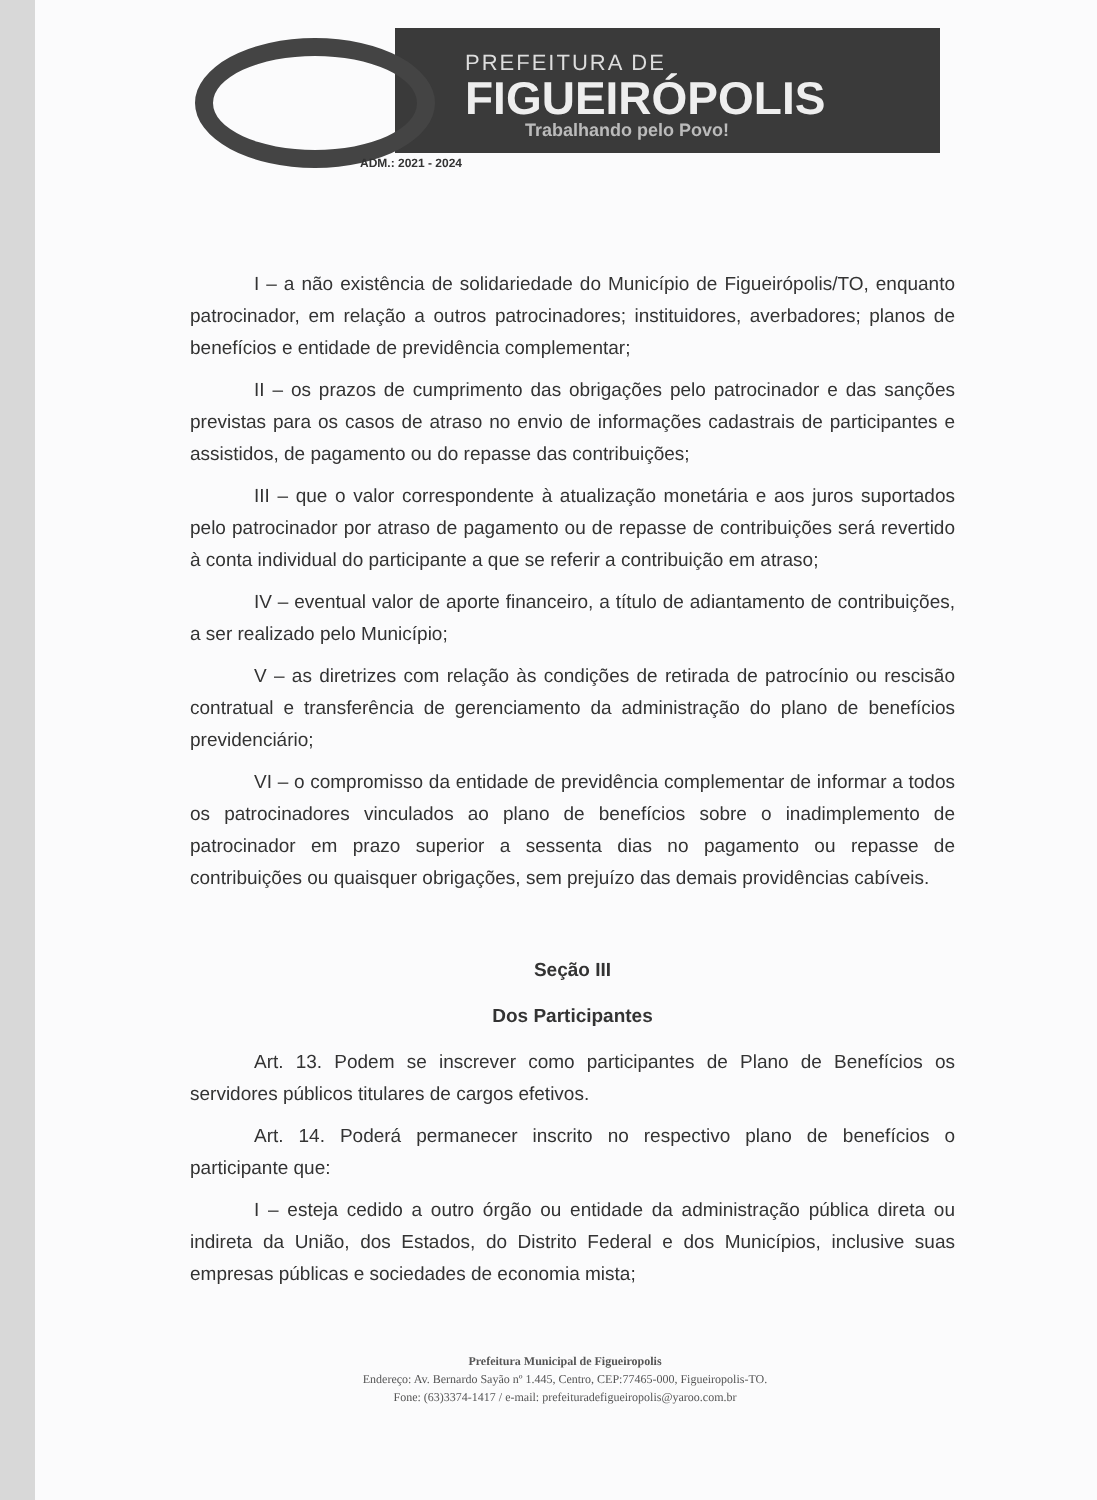PREFEITURA DE
FIGUEIRÓPOLIS
Trabalhando pelo Povo!
ADM.: 2021 - 2024
I – a não existência de solidariedade do Município de Figueirópolis/TO, enquanto patrocinador, em relação a outros patrocinadores; instituidores, averbadores; planos de benefícios e entidade de previdência complementar;
II – os prazos de cumprimento das obrigações pelo patrocinador e das sanções previstas para os casos de atraso no envio de informações cadastrais de participantes e assistidos, de pagamento ou do repasse das contribuições;
III – que o valor correspondente à atualização monetária e aos juros suportados pelo patrocinador por atraso de pagamento ou de repasse de contribuições será revertido à conta individual do participante a que se referir a contribuição em atraso;
IV – eventual valor de aporte financeiro, a título de adiantamento de contribuições, a ser realizado pelo Município;
V – as diretrizes com relação às condições de retirada de patrocínio ou rescisão contratual e transferência de gerenciamento da administração do plano de benefícios previdenciário;
VI – o compromisso da entidade de previdência complementar de informar a todos os patrocinadores vinculados ao plano de benefícios sobre o inadimplemento de patrocinador em prazo superior a sessenta dias no pagamento ou repasse de contribuições ou quaisquer obrigações, sem prejuízo das demais providências cabíveis.
Seção III
Dos Participantes
Art. 13. Podem se inscrever como participantes de Plano de Benefícios os servidores públicos titulares de cargos efetivos.
Art. 14. Poderá permanecer inscrito no respectivo plano de benefícios o participante que:
I – esteja cedido a outro órgão ou entidade da administração pública direta ou indireta da União, dos Estados, do Distrito Federal e dos Municípios, inclusive suas empresas públicas e sociedades de economia mista;
Prefeitura Municipal de Figueiropolis
Endereço: Av. Bernardo Sayão nº 1.445, Centro, CEP:77465-000, Figueiropolis-TO.
Fone: (63)3374-1417 / e-mail: prefeituradefigueiropolis@yaroo.com.br